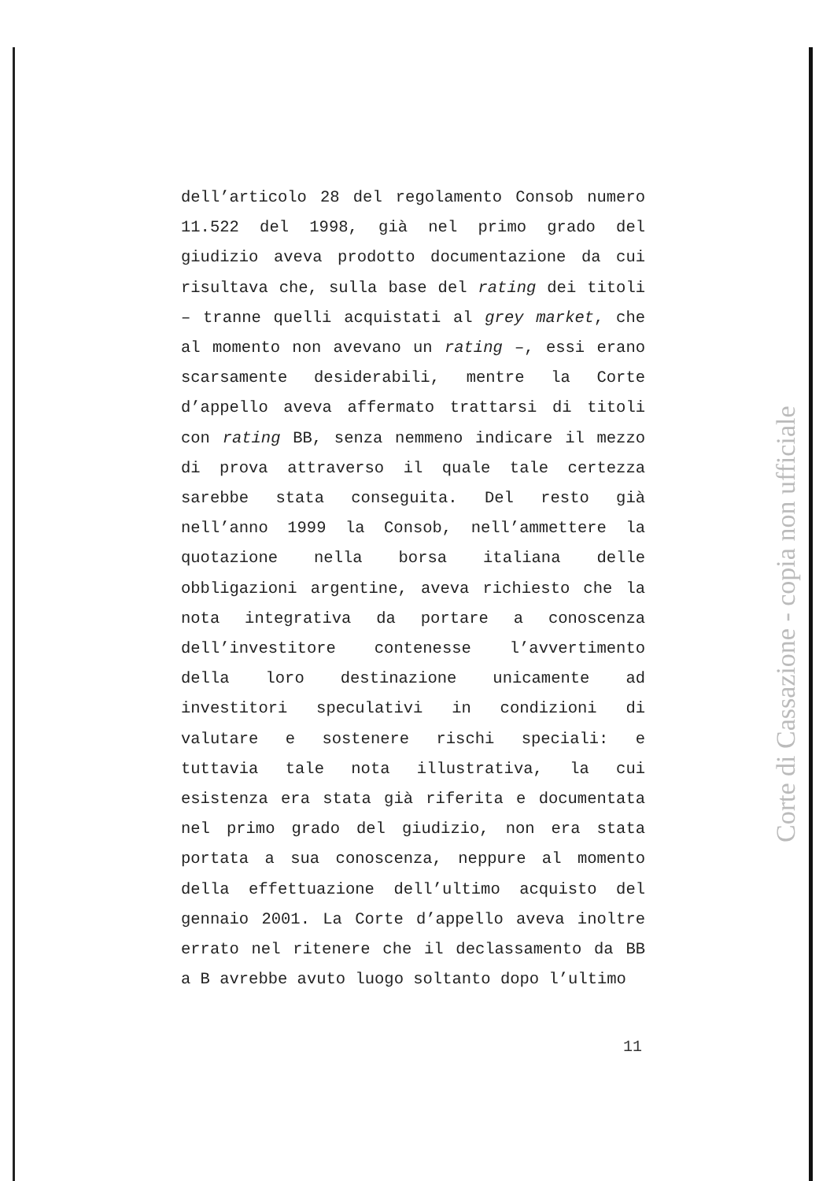dell’articolo 28 del regolamento Consob numero 11.522 del 1998, già nel primo grado del giudizio aveva prodotto documentazione da cui risultava che, sulla base del rating dei titoli – tranne quelli acquistati al grey market, che al momento non avevano un rating –, essi erano scarsamente desiderabili, mentre la Corte d’appello aveva affermato trattarsi di titoli con rating BB, senza nemmeno indicare il mezzo di prova attraverso il quale tale certezza sarebbe stata conseguita. Del resto già nell’anno 1999 la Consob, nell’ammettere la quotazione nella borsa italiana delle obbligazioni argentine, aveva richiesto che la nota integrativa da portare a conoscenza dell’investitore contenesse l’avvertimento della loro destinazione unicamente ad investitori speculativi in condizioni di valutare e sostenere rischi speciali: e tuttavia tale nota illustrativa, la cui esistenza era stata già riferita e documentata nel primo grado del giudizio, non era stata portata a sua conoscenza, neppure al momento della effettuazione dell’ultimo acquisto del gennaio 2001. La Corte d’appello aveva inoltre errato nel ritenere che il declassamento da BB a B avrebbe avuto luogo soltanto dopo l’ultimo
Corte di Cassazione - copia non ufficiale
11